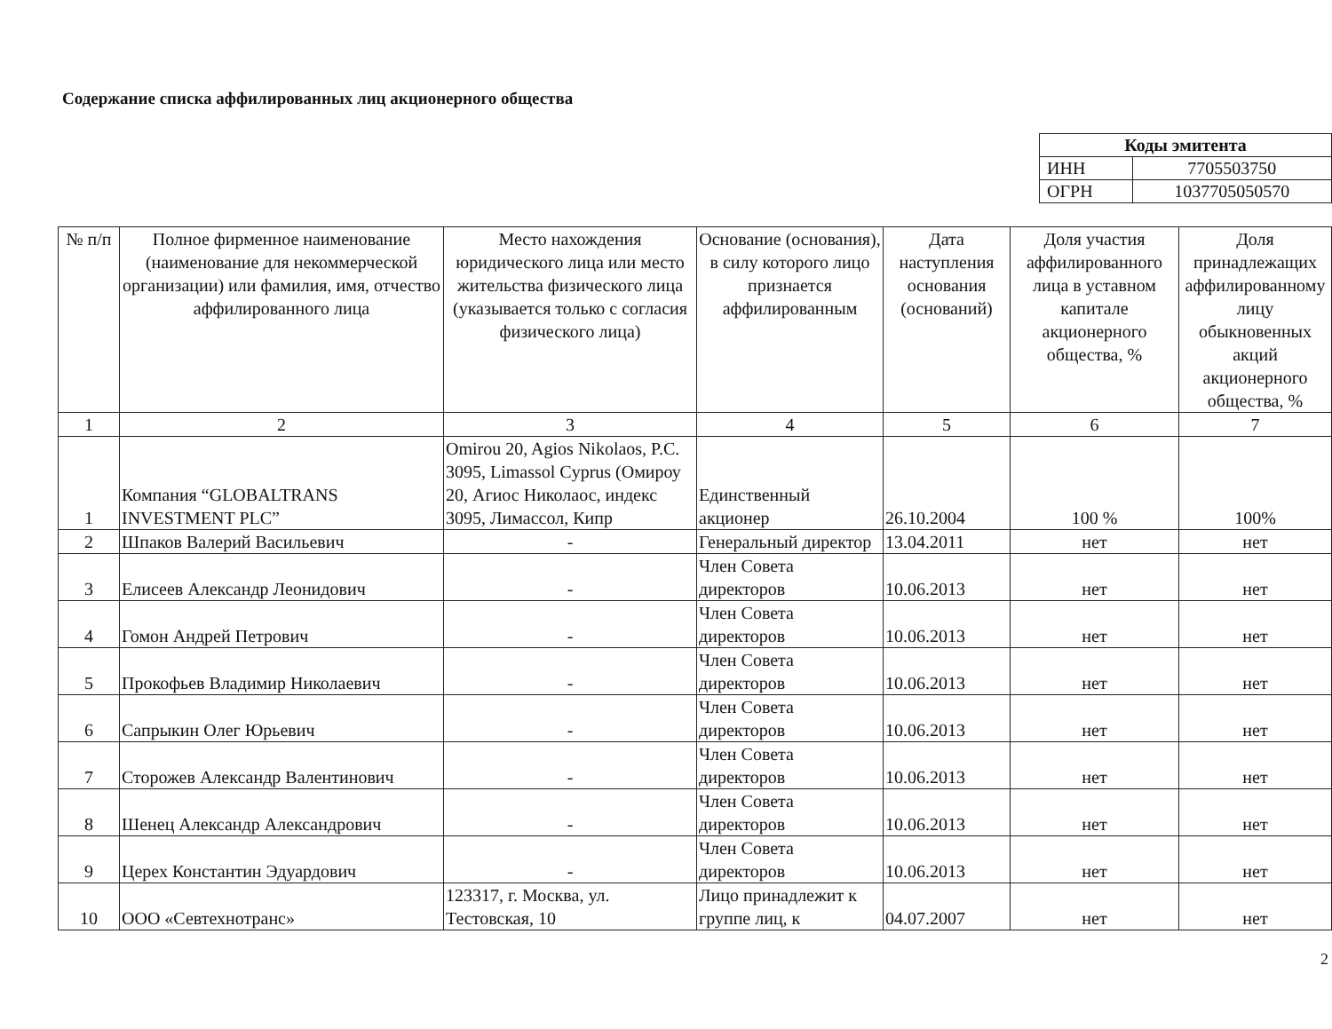Содержание списка аффилированных лиц акционерного общества
| Коды эмитента | |
| --- | --- |
| ИНН | 7705503750 |
| ОГРН | 1037705050570 |
| № п/п | Полное фирменное наименование (наименование для некоммерческой организации) или фамилия, имя, отчество аффилированного лица | Место нахождения юридического лица или место жительства физического лица (указывается только с согласия физического лица) | Основание (основания), в силу которого лицо признается аффилированным | Дата наступления основания (оснований) | Доля участия аффилированного лица в уставном капитале акционерного общества, % | Доля принадлежащих аффилированному лицу обыкновенных акций акционерного общества, % |
| --- | --- | --- | --- | --- | --- | --- |
| 1 | 2 | 3 | 4 | 5 | 6 | 7 |
| 1 | Компания “GLOBALTRANS INVESTMENT PLC” | Omirou 20, Agios Nikolaos, P.C. 3095, Limassol Cyprus (Омироу 20, Агиос Николаос, индекс 3095, Лимассол, Кипр | Единственный акционер | 26.10.2004 | 100 % | 100% |
| 2 | Шпаков Валерий Васильевич | - | Генеральный директор | 13.04.2011 | нет | нет |
| 3 | Елисеев Александр Леонидович | - | Член Совета директоров | 10.06.2013 | нет | нет |
| 4 | Гомон Андрей Петрович | - | Член Совета директоров | 10.06.2013 | нет | нет |
| 5 | Прокофьев Владимир Николаевич | - | Член Совета директоров | 10.06.2013 | нет | нет |
| 6 | Сапрыкин Олег Юрьевич | - | Член Совета директоров | 10.06.2013 | нет | нет |
| 7 | Сторожев Александр Валентинович | - | Член Совета директоров | 10.06.2013 | нет | нет |
| 8 | Шенец Александр Александрович | - | Член Совета директоров | 10.06.2013 | нет | нет |
| 9 | Церех Константин Эдуардович | - | Член Совета директоров | 10.06.2013 | нет | нет |
| 10 | ООО «Севтехнотранс» | 123317, г. Москва, ул. Тестовская, 10 | Лицо принадлежит к группе лиц, к | 04.07.2007 | нет | нет |
2